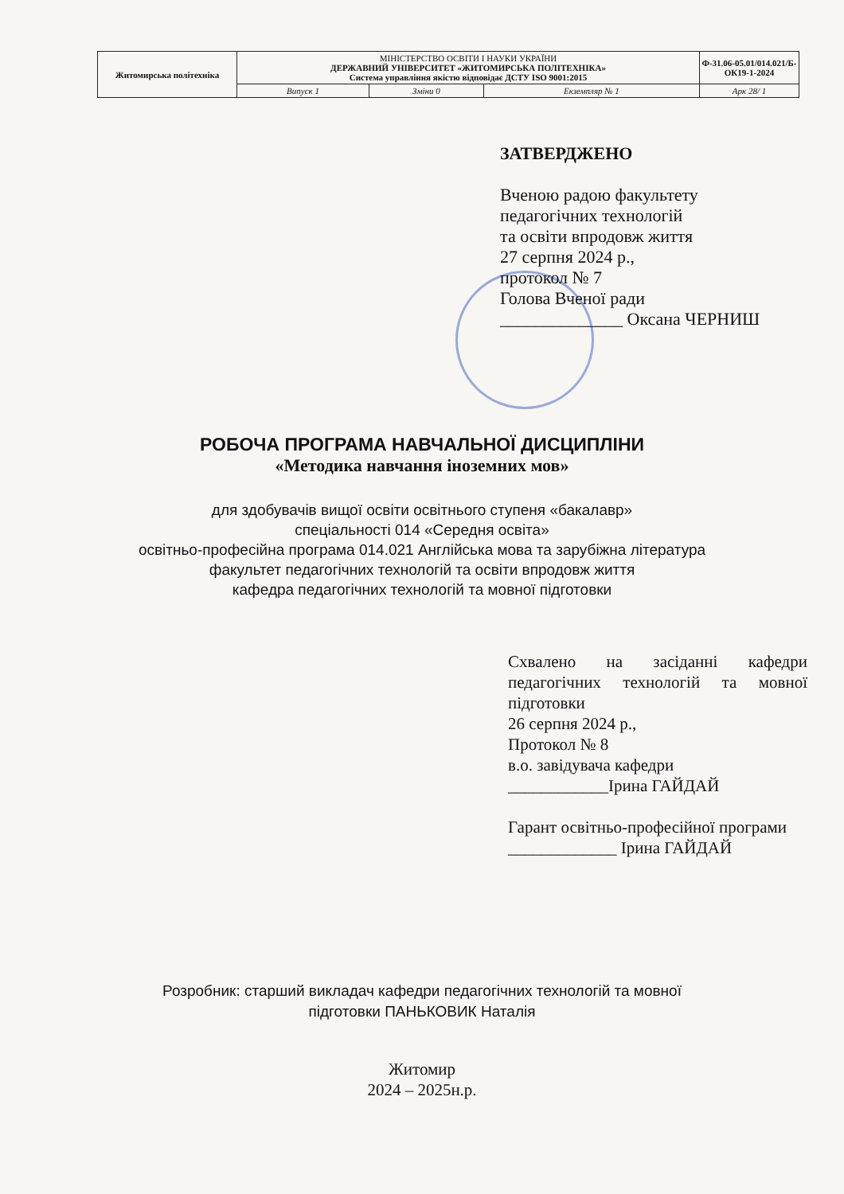| Житомирська політехніка | МІНІСТЕРСТВО ОСВІТИ І НАУКИ УКРАЇНИ ДЕРЖАВНИЙ УНІВЕРСИТЕТ «ЖИТОМИРСЬКА ПОЛІТЕХНІКА» Система управління якістю відповідає ДСТУ ISO 9001:2015 | | | Ф-31.06-05.01/014.021/Б-ОК19-1-2024 |
| | Випуск 1 | Зміни 0 | Екземпляр № 1 | Арк 28/ 1 |
ЗАТВЕРДЖЕНО
Вченою радою факультету
педагогічних технологій
та освіти впродовж життя
27 серпня 2024 р.,
протокол № 7
Голова Вченої ради
______________ Оксана ЧЕРНИШ
РОБОЧА ПРОГРАМА НАВЧАЛЬНОЇ ДИСЦИПЛІНИ
«Методика навчання іноземних мов»
для здобувачів вищої освіти освітнього ступеня «бакалавр»
спеціальності 014 «Середня освіта»
освітньо-професійна програма 014.021 Англійська мова та зарубіжна література
факультет педагогічних технологій та освіти впродовж життя
кафедра педагогічних технологій та мовної підготовки
Схвалено на засіданні кафедри педагогічних технологій та мовної підготовки
26 серпня 2024 р.,
Протокол № 8
в.о. завідувача кафедри
____________Ірина ГАЙДАЙ
Гарант освітньо-професійної програми
_____________ Ірина ГАЙДАЙ
Розробник: старший викладач кафедри педагогічних технологій та мовної
підготовки ПАНЬКОВИК Наталія
Житомир
2024 – 2025н.р.